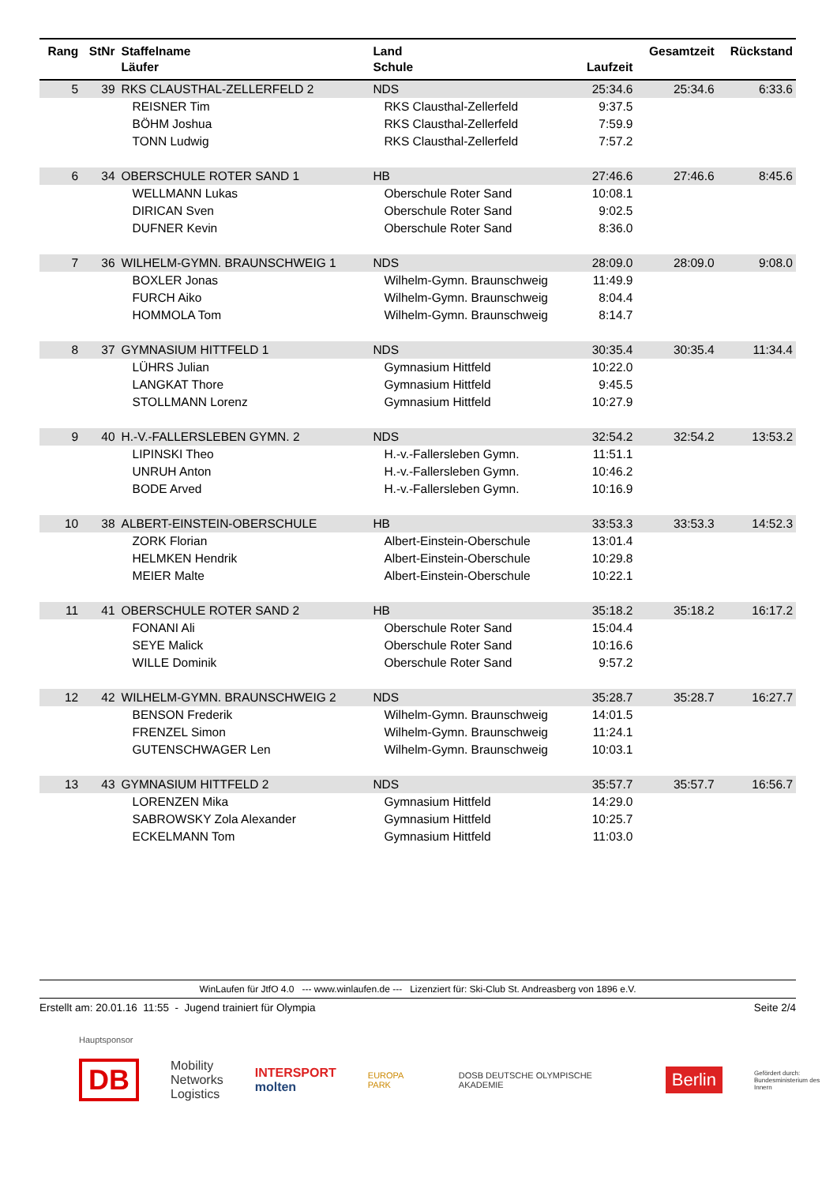| Rang | StNr | Staffelname | Land | | Gesamtzeit | Rückstand |
| --- | --- | --- | --- | --- | --- | --- |
| | | Läufer | Schule | Laufzeit | | |
| 5 | 39 | RKS CLAUSTHAL-ZELLERFELD 2 | NDS | 25:34.6 | 25:34.6 | 6:33.6 |
| | | REISNER Tim | RKS Clausthal-Zellerfeld | 9:37.5 | | |
| | | BÖHM Joshua | RKS Clausthal-Zellerfeld | 7:59.9 | | |
| | | TONN Ludwig | RKS Clausthal-Zellerfeld | 7:57.2 | | |
| 6 | 34 | OBERSCHULE ROTER SAND 1 | HB | 27:46.6 | 27:46.6 | 8:45.6 |
| | | WELLMANN Lukas | Oberschule Roter Sand | 10:08.1 | | |
| | | DIRICAN Sven | Oberschule Roter Sand | 9:02.5 | | |
| | | DUFNER Kevin | Oberschule Roter Sand | 8:36.0 | | |
| 7 | 36 | WILHELM-GYMN. BRAUNSCHWEIG 1 | NDS | 28:09.0 | 28:09.0 | 9:08.0 |
| | | BOXLER Jonas | Wilhelm-Gymn. Braunschweig | 11:49.9 | | |
| | | FURCH Aiko | Wilhelm-Gymn. Braunschweig | 8:04.4 | | |
| | | HOMMOLA Tom | Wilhelm-Gymn. Braunschweig | 8:14.7 | | |
| 8 | 37 | GYMNASIUM HITTFELD 1 | NDS | 30:35.4 | 30:35.4 | 11:34.4 |
| | | LÜHRS Julian | Gymnasium Hittfeld | 10:22.0 | | |
| | | LANGKAT Thore | Gymnasium Hittfeld | 9:45.5 | | |
| | | STOLLMANN Lorenz | Gymnasium Hittfeld | 10:27.9 | | |
| 9 | 40 | H.-V.-FALLERSLEBEN GYMN. 2 | NDS | 32:54.2 | 32:54.2 | 13:53.2 |
| | | LIPINSKI Theo | H.-v.-Fallersleben Gymn. | 11:51.1 | | |
| | | UNRUH Anton | H.-v.-Fallersleben Gymn. | 10:46.2 | | |
| | | BODE Arved | H.-v.-Fallersleben Gymn. | 10:16.9 | | |
| 10 | 38 | ALBERT-EINSTEIN-OBERSCHULE | HB | 33:53.3 | 33:53.3 | 14:52.3 |
| | | ZORK Florian | Albert-Einstein-Oberschule | 13:01.4 | | |
| | | HELMKEN Hendrik | Albert-Einstein-Oberschule | 10:29.8 | | |
| | | MEIER Malte | Albert-Einstein-Oberschule | 10:22.1 | | |
| 11 | 41 | OBERSCHULE ROTER SAND 2 | HB | 35:18.2 | 35:18.2 | 16:17.2 |
| | | FONANI Ali | Oberschule Roter Sand | 15:04.4 | | |
| | | SEYE Malick | Oberschule Roter Sand | 10:16.6 | | |
| | | WILLE Dominik | Oberschule Roter Sand | 9:57.2 | | |
| 12 | 42 | WILHELM-GYMN. BRAUNSCHWEIG 2 | NDS | 35:28.7 | 35:28.7 | 16:27.7 |
| | | BENSON Frederik | Wilhelm-Gymn. Braunschweig | 14:01.5 | | |
| | | FRENZEL Simon | Wilhelm-Gymn. Braunschweig | 11:24.1 | | |
| | | GUTENSCHWAGER Len | Wilhelm-Gymn. Braunschweig | 10:03.1 | | |
| 13 | 43 | GYMNASIUM HITTFELD 2 | NDS | 35:57.7 | 35:57.7 | 16:56.7 |
| | | LORENZEN Mika | Gymnasium Hittfeld | 14:29.0 | | |
| | | SABROWSKY Zola Alexander | Gymnasium Hittfeld | 10:25.7 | | |
| | | ECKELMANN Tom | Gymnasium Hittfeld | 11:03.0 | | |
WinLaufen für JtfO 4.0 --- www.winlaufen.de --- Lizenziert für: Ski-Club St. Andreasberg von 1896 e.V.
Erstellt am: 20.01.16 11:55 - Jugend trainiert für Olympia Seite 2/4
Hauptsponsor
DB Mobility
Networks
Logistics INTERSPORT
molten EUROPA PARK DOSB DEUTSCHE OLYMPISCHE AKADEMIE Berlin Gefördert durch:
Bundesministerium des Innern